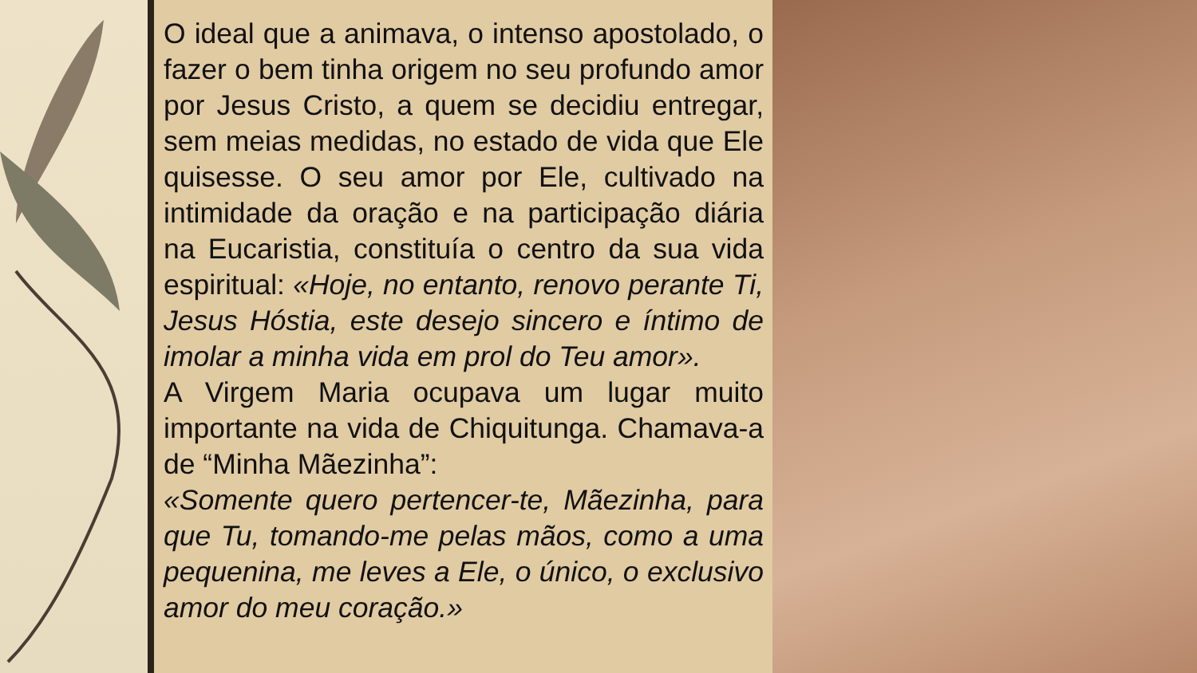O ideal que a animava, o intenso apostolado, o fazer o bem tinha origem no seu profundo amor por Jesus Cristo, a quem se decidiu entregar, sem meias medidas, no estado de vida que Ele quisesse. O seu amor por Ele, cultivado na intimidade da oração e na participação diária na Eucaristia, constituía o centro da sua vida espiritual: «Hoje, no entanto, renovo perante Ti, Jesus Hóstia, este desejo sincero e íntimo de imolar a minha vida em prol do Teu amor».
A Virgem Maria ocupava um lugar muito importante na vida de Chiquitunga. Chamava-a de “Minha Mãezinha”:
«Somente quero pertencer-te, Mãezinha, para que Tu, tomando-me pelas mãos, como a uma pequenina, me leves a Ele, o único, o exclusivo amor do meu coração.»